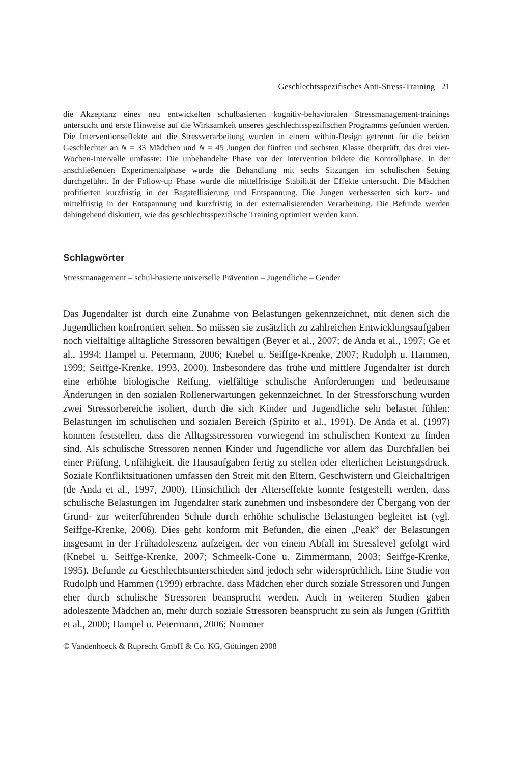Geschlechtsspezifisches Anti-Stress-Training 21
die Akzeptanz eines neu entwickelten schulbasierten kognitiv-behavioralen Stressmanagement-trainings untersucht und erste Hinweise auf die Wirksamkeit unseres geschlechtsspezifischen Programms gefunden werden. Die Interventionseffekte auf die Stressverarbeitung wurden in einem within-Design getrennt für die beiden Geschlechter an N = 33 Mädchen und N = 45 Jungen der fünften und sechsten Klasse überprüft, das drei vier-Wochen-Intervalle umfasste: Die unbehandelte Phase vor der Intervention bildete die Kontrollphase. In der anschließenden Experimentalphase wurde die Behandlung mit sechs Sitzungen im schulischen Setting durchgeführt. In der Follow-up Phase wurde die mittelfristige Stabilität der Effekte untersucht. Die Mädchen profitierten kurzfristig in der Bagatellisierung und Entspannung. Die Jungen verbesserten sich kurz- und mittelfristig in der Entspannung und kurzfristig in der externalisierenden Verarbeitung. Die Befunde werden dahingehend diskutiert, wie das geschlechtsspezifische Training optimiert werden kann.
Schlagwörter
Stressmanagement – schul-basierte universelle Prävention – Jugendliche – Gender
Das Jugendalter ist durch eine Zunahme von Belastungen gekennzeichnet, mit denen sich die Jugendlichen konfrontiert sehen. So müssen sie zusätzlich zu zahlreichen Entwicklungsaufgaben noch vielfältige alltägliche Stressoren bewältigen (Beyer et al., 2007; de Anda et al., 1997; Ge et al., 1994; Hampel u. Petermann, 2006; Knebel u. Seiffge-Krenke, 2007; Rudolph u. Hammen, 1999; Seiffge-Krenke, 1993, 2000). Insbesondere das frühe und mittlere Jugendalter ist durch eine erhöhte biologische Reifung, vielfältige schulische Anforderungen und bedeutsame Änderungen in den sozialen Rollenerwartungen gekennzeichnet. In der Stressforschung wurden zwei Stressorbereiche isoliert, durch die sich Kinder und Jugendliche sehr belastet fühlen: Belastungen im schulischen und sozialen Bereich (Spirito et al., 1991). De Anda et al. (1997) konnten feststellen, dass die Alltagsstressoren vorwiegend im schulischen Kontext zu finden sind. Als schulische Stressoren nennen Kinder und Jugendliche vor allem das Durchfallen bei einer Prüfung, Unfähigkeit, die Hausaufgaben fertig zu stellen oder elterlichen Leistungsdruck. Soziale Konfliktsituationen umfassen den Streit mit den Eltern, Geschwistern und Gleichaltrigen (de Anda et al., 1997, 2000). Hinsichtlich der Alterseffekte konnte festgestellt werden, dass schulische Belastungen im Jugendalter stark zunehmen und insbesondere der Übergang von der Grund- zur weiterführenden Schule durch erhöhte schulische Belastungen begleitet ist (vgl. Seiffge-Krenke, 2006). Dies geht konform mit Befunden, die einen „Peak” der Belastungen insgesamt in der Frühadoleszenz aufzeigen, der von einem Abfall im Stresslevel gefolgt wird (Knebel u. Seiffge-Krenke, 2007; Schmeelk-Cone u. Zimmermann, 2003; Seiffge-Krenke, 1995). Befunde zu Geschlechtsunterschieden sind jedoch sehr widersprüchlich. Eine Studie von Rudolph und Hammen (1999) erbrachte, dass Mädchen eher durch soziale Stressoren und Jungen eher durch schulische Stressoren beansprucht werden. Auch in weiteren Studien gaben adoleszente Mädchen an, mehr durch soziale Stressoren beansprucht zu sein als Jungen (Griffith et al., 2000; Hampel u. Petermann, 2006; Nummer
© Vandenhoeck & Ruprecht GmbH & Co. KG, Göttingen 2008